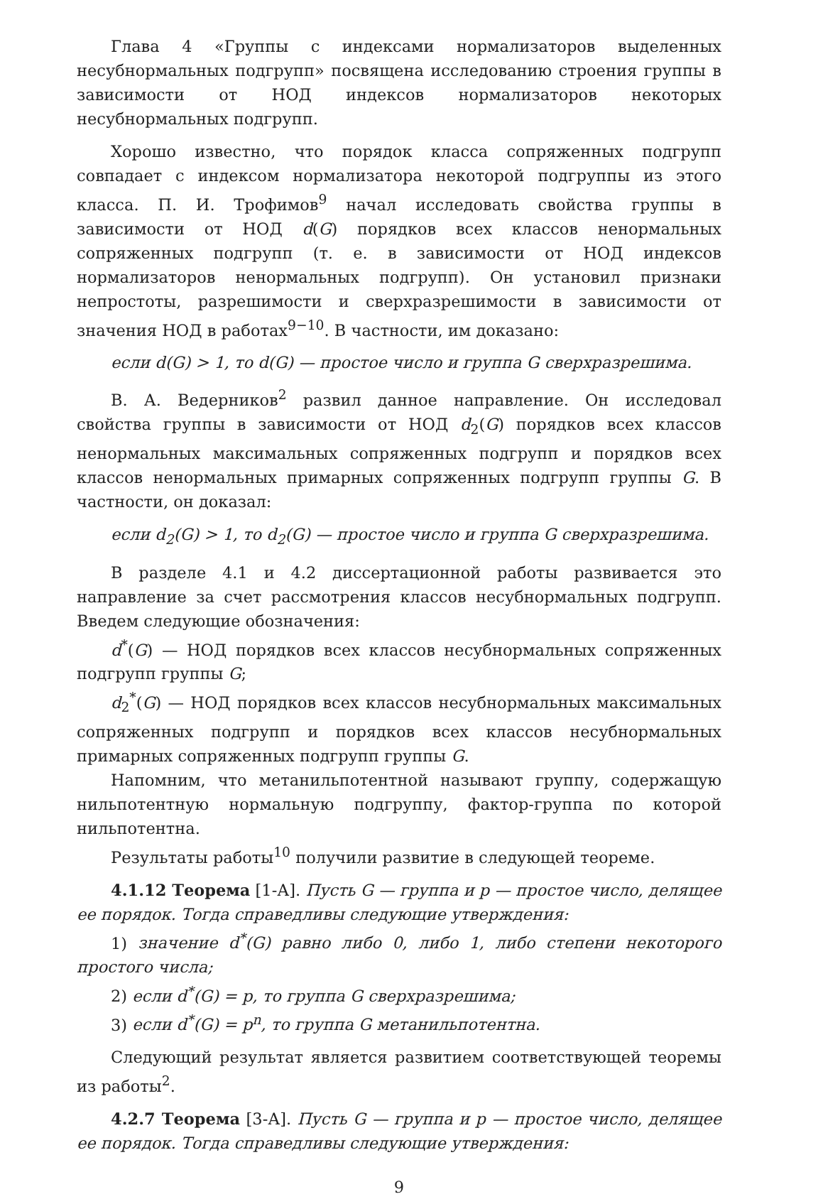Глава 4 «Группы с индексами нормализаторов выделенных несубнормальных подгрупп» посвящена исследованию строения группы в зависимости от НОД индексов нормализаторов некоторых несубнормальных подгрупп.
Хорошо известно, что порядок класса сопряженных подгрупп совпадает с индексом нормализатора некоторой подгруппы из этого класса. П. И. Трофимов<sup>9</sup> начал исследовать свойства группы в зависимости от НОД d(G) порядков всех классов ненормальных сопряженных подгрупп (т. е. в зависимости от НОД индексов нормализаторов ненормальных подгрупп). Он установил признаки непростоты, разрешимости и сверхразрешимости в зависимости от значения НОД в работах<sup>9−10</sup>. В частности, им доказано:
если d(G) > 1, то d(G) — простое число и группа G сверхразрешима.
В. А. Ведерников<sup>2</sup> развил данное направление. Он исследовал свойства группы в зависимости от НОД d<sub>2</sub>(G) порядков всех классов ненормальных максимальных сопряженных подгрупп и порядков всех классов ненормальных примарных сопряженных подгрупп группы G. В частности, он доказал:
если d<sub>2</sub>(G) > 1, то d<sub>2</sub>(G) — простое число и группа G сверхразрешима.
В разделе 4.1 и 4.2 диссертационной работы развивается это направление за счет рассмотрения классов несубнормальных подгрупп. Введем следующие обозначения:
d<sup>*</sup>(G) — НОД порядков всех классов несубнормальных сопряженных подгрупп группы G;
d<sub>2</sub><sup>*</sup>(G) — НОД порядков всех классов несубнормальных максимальных сопряженных подгрупп и порядков всех классов несубнормальных примарных сопряженных подгрупп группы G.
Напомним, что метанильпотентной называют группу, содержащую нильпотентную нормальную подгруппу, фактор-группа по которой нильпотентна.
Результаты работы<sup>10</sup> получили развитие в следующей теореме.
4.1.12 Теорема [1-А]. Пусть G — группа и p — простое число, делящее ее порядок. Тогда справедливы следующие утверждения:
1) значение d<sup>*</sup>(G) равно либо 0, либо 1, либо степени некоторого простого числа;
2) если d<sup>*</sup>(G) = p, то группа G сверхразрешима;
3) если d<sup>*</sup>(G) = p<sup>n</sup>, то группа G метанильпотентна.
Следующий результат является развитием соответствующей теоремы из работы<sup>2</sup>.
4.2.7 Теорема [3-А]. Пусть G — группа и p — простое число, делящее ее порядок. Тогда справедливы следующие утверждения:
9